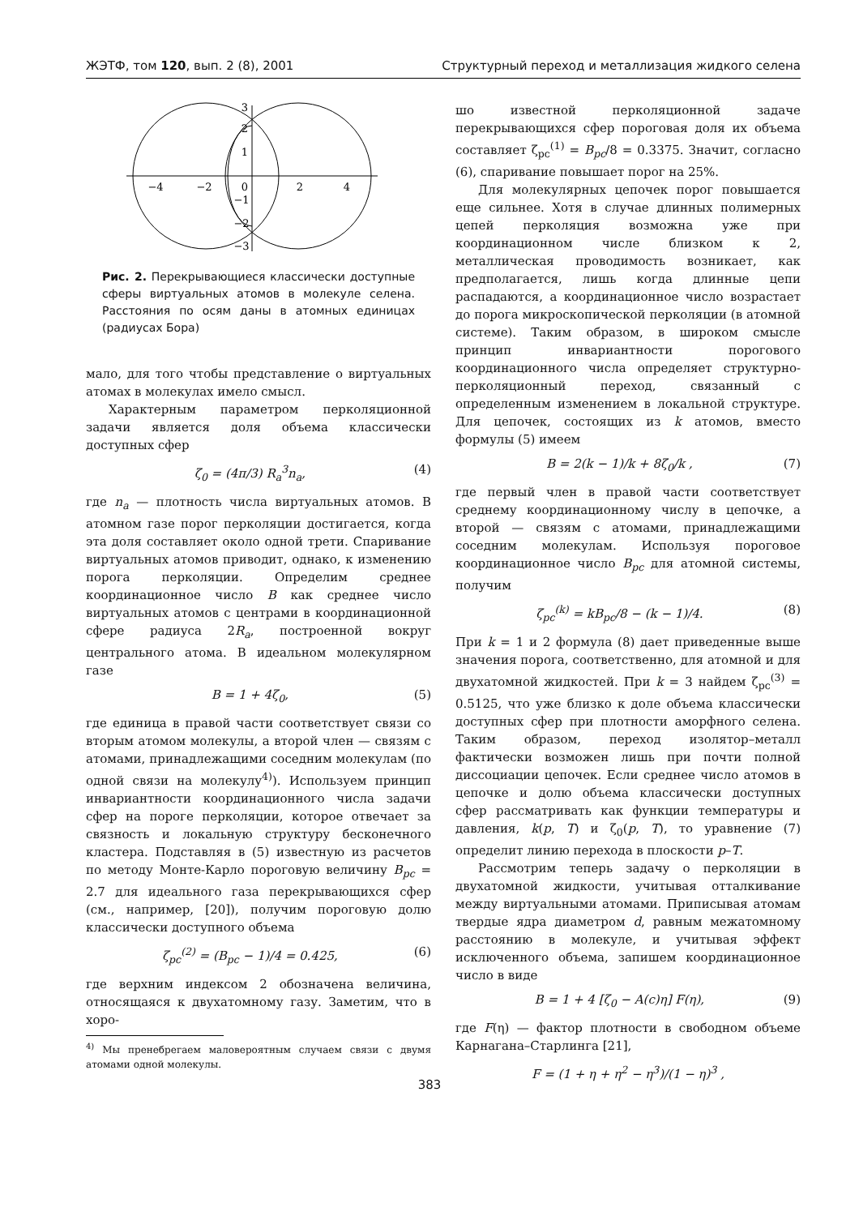ЖЭТФ, том 120, вып. 2 (8), 2001 Структурный переход и металлизация жидкого селена
−4
−2
0
2
4
3
2
1
−1
−2
−3
Рис. 2. Перекрывающиеся классически доступные сферы виртуальных атомов в молекуле селена. Расстояния по осям даны в атомных единицах (радиусах Бора)
мало, для того чтобы представление о виртуальных атомах в молекулах имело смысл.
Характерным параметром перколяционной задачи является доля объема классически доступных сфер
ζ<sub>0</sub> = (4π/3) R<sub>a</sub><sup>3</sup>n<sub>a</sub>, (4)
где n<sub>a</sub> — плотность числа виртуальных атомов. В атомном газе порог перколяции достигается, когда эта доля составляет около одной трети. Спаривание виртуальных атомов приводит, однако, к изменению порога перколяции. Определим среднее координационное число B как среднее число виртуальных атомов с центрами в координационной сфере радиуса 2R<sub>a</sub>, построенной вокруг центрального атома. В идеальном молекулярном газе
B = 1 + 4ζ<sub>0</sub>, (5)
где единица в правой части соответствует связи со вторым атомом молекулы, а второй член — связям с атомами, принадлежащими соседним молекулам (по одной связи на молекулу<sup>4)</sup>). Используем принцип инвариантности координационного числа задачи сфер на пороге перколяции, которое отвечает за связность и локальную структуру бесконечного кластера. Подставляя в (5) известную из расчетов по методу Монте-Карло пороговую величину B<sub>pc</sub> = 2.7 для идеального газа перекрывающихся сфер (см., например, [20]), получим пороговую долю классически доступного объема
ζ<sub>pc</sub><sup>(2)</sup> = (B<sub>pc</sub> − 1)/4 = 0.425, (6)
где верхним индексом 2 обозначена величина, относящаяся к двухатомному газу. Заметим, что в хоро-
<sup>4)</sup> Мы пренебрегаем маловероятным случаем связи с двумя атомами одной молекулы.
шо известной перколяционной задаче перекрывающихся сфер пороговая доля их объема составляет ζ<sub>pc</sub><sup>(1)</sup> = B<sub>pc</sub>/8 = 0.3375. Значит, согласно (6), спаривание повышает порог на 25%.
Для молекулярных цепочек порог повышается еще сильнее. Хотя в случае длинных полимерных цепей перколяция возможна уже при координационном числе близком к 2, металлическая проводимость возникает, как предполагается, лишь когда длинные цепи распадаются, а координационное число возрастает до порога микроскопической перколяции (в атомной системе). Таким образом, в широком смысле принцип инвариантности порогового координационного числа определяет структурно-перколяционный переход, связанный с определенным изменением в локальной структуре. Для цепочек, состоящих из k атомов, вместо формулы (5) имеем
B = 2(k − 1)/k + 8ζ<sub>0</sub>/k , (7)
где первый член в правой части соответствует среднему координационному числу в цепочке, а второй — связям с атомами, принадлежащими соседним молекулам. Используя пороговое координационное число B<sub>pc</sub> для атомной системы, получим
ζ<sub>pc</sub><sup>(k)</sup> = kB<sub>pc</sub>/8 − (k − 1)/4. (8)
При k = 1 и 2 формула (8) дает приведенные выше значения порога, соответственно, для атомной и для двухатомной жидкостей. При k = 3 найдем ζ<sub>pc</sub><sup>(3)</sup> = 0.5125, что уже близко к доле объема классически доступных сфер при плотности аморфного селена. Таким образом, переход изолятор–металл фактически возможен лишь при почти полной диссоциации цепочек. Если среднее число атомов в цепочке и долю объема классически доступных сфер рассматривать как функции температуры и давления, k(p, T) и ζ<sub>0</sub>(p, T), то уравнение (7) определит линию перехода в плоскости p–T.
Рассмотрим теперь задачу о перколяции в двухатомной жидкости, учитывая отталкивание между виртуальными атомами. Приписывая атомам твердые ядра диаметром d, равным межатомному расстоянию в молекуле, и учитывая эффект исключенного объема, запишем координационное число в виде
B = 1 + 4 [ζ<sub>0</sub> − A(c)η] F(η), (9)
где F(η) — фактор плотности в свободном объеме Карнагана–Старлинга [21],
F = (1 + η + η<sup>2</sup> − η<sup>3</sup>)/(1 − η)<sup>3</sup> ,
383